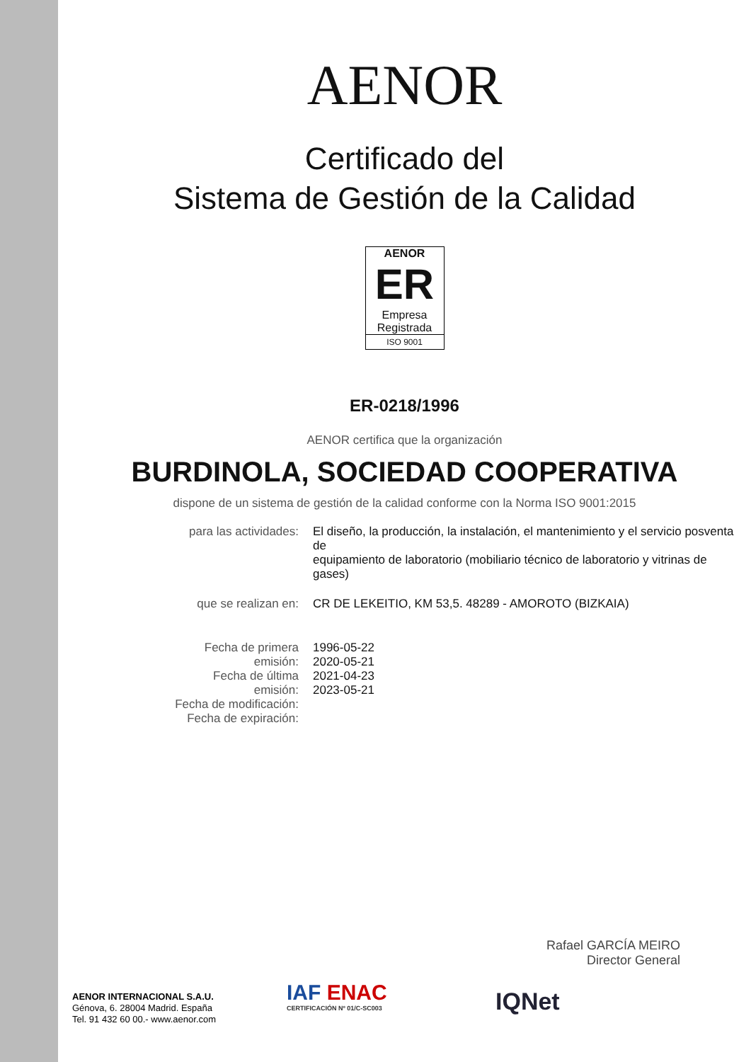AENOR
Certificado del
Sistema de Gestión de la Calidad
AENOR
ER
Empresa Registrada
ISO 9001
ER-0218/1996
AENOR certifica que la organización
BURDINOLA, SOCIEDAD COOPERATIVA
dispone de un sistema de gestión de la calidad conforme con la Norma ISO 9001:2015
| para las actividades: | El diseño, la producción, la instalación, el mantenimiento y el servicio posventa de equipamiento de laboratorio (mobiliario técnico de laboratorio y vitrinas de gases) |
| que se realizan en: | CR DE LEKEITIO, KM 53,5. 48289 - AMOROTO (BIZKAIA) |
| Fecha de primera emisión: Fecha de última emisión: Fecha de modificación: Fecha de expiración: | 1996-05-22 2020-05-21 2021-04-23 2023-05-21 |
Rafael GARCÍA MEIRO
Director General
AENOR INTERNACIONAL S.A.U.
Génova, 6. 28004 Madrid. España
Tel. 91 432 60 00.- www.aenor.com
IAF ENAC
CERTIFICACIÓN Nº 01/C-SC003
IQNet